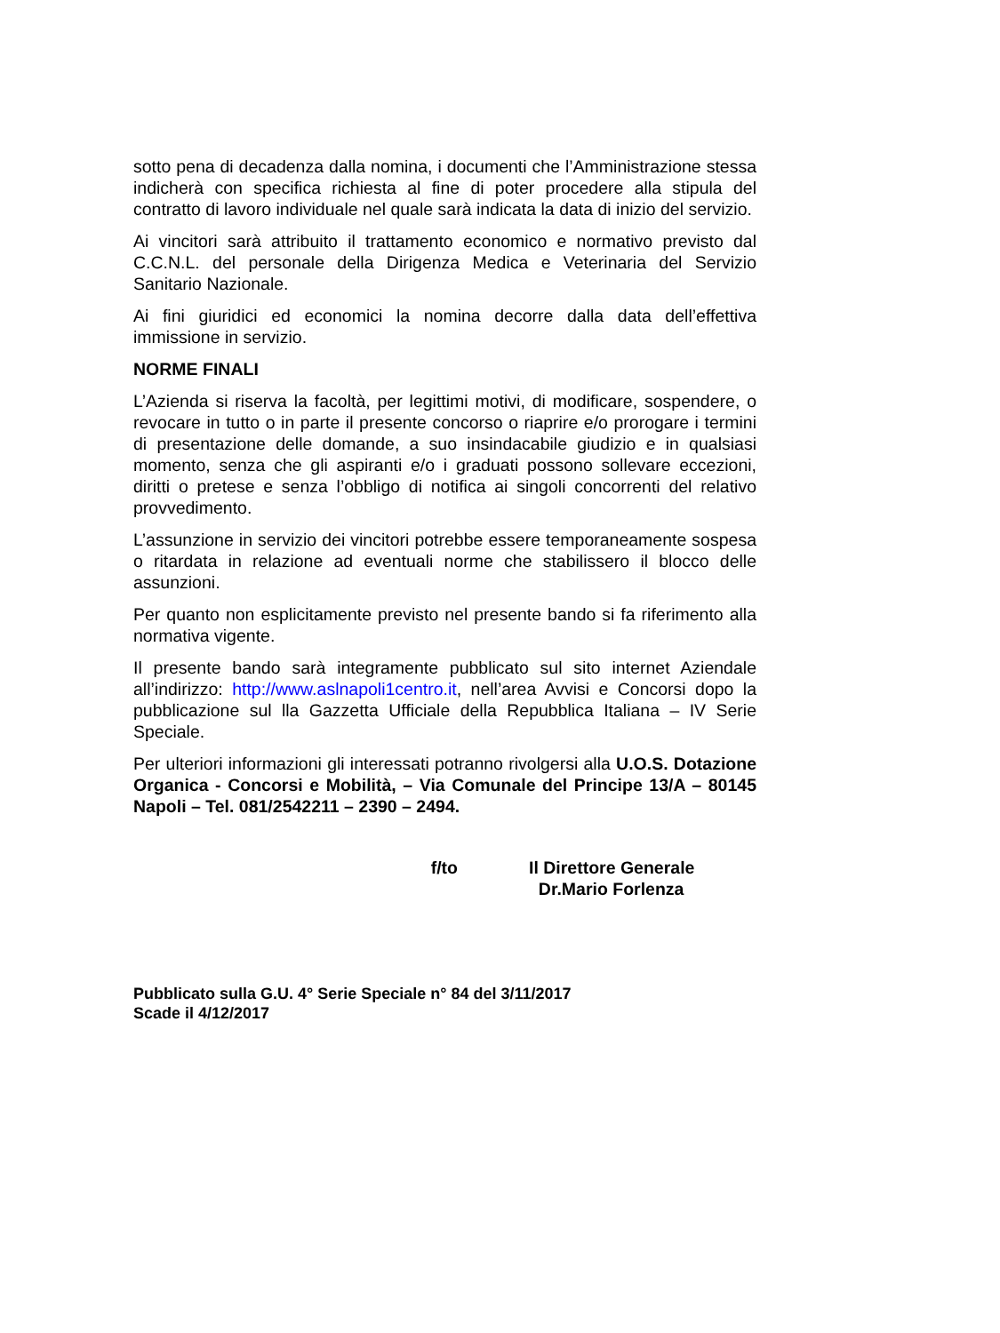sotto pena di decadenza dalla nomina, i documenti che l’Amministrazione stessa indicherà con specifica richiesta al fine di poter procedere alla stipula del contratto di lavoro individuale nel quale sarà indicata la data di inizio del servizio.
Ai vincitori sarà attribuito il trattamento economico e normativo previsto dal C.C.N.L. del personale della Dirigenza Medica e Veterinaria del Servizio Sanitario Nazionale.
Ai fini giuridici ed economici la nomina decorre dalla data dell’effettiva immissione in servizio.
NORME FINALI
L’Azienda si riserva la facoltà, per legittimi motivi, di modificare, sospendere, o revocare in tutto o in parte il presente concorso o riaprire e/o prorogare i termini di presentazione delle domande, a suo insindacabile giudizio e in qualsiasi momento, senza che gli aspiranti e/o i graduati possono sollevare eccezioni, diritti o pretese e senza l’obbligo di notifica ai singoli concorrenti del relativo provvedimento.
L’assunzione in servizio dei vincitori potrebbe essere temporaneamente sospesa o ritardata in relazione ad eventuali norme che stabilissero il blocco delle assunzioni.
Per quanto non esplicitamente previsto nel presente bando si fa riferimento alla normativa vigente.
Il presente bando sarà integramente pubblicato sul sito internet Aziendale all’indirizzo: http://www.aslnapoli1centro.it, nell’area Avvisi e Concorsi dopo la pubblicazione sul lla Gazzetta Ufficiale della Repubblica Italiana – IV Serie Speciale.
Per ulteriori informazioni gli interessati potranno rivolgersi alla U.O.S. Dotazione Organica - Concorsi e Mobilità, – Via Comunale del Principe 13/A – 80145 Napoli – Tel. 081/2542211 – 2390 – 2494.
f/to Il Direttore Generale
Dr.Mario Forlenza
Pubblicato sulla G.U. 4° Serie Speciale n° 84 del 3/11/2017
Scade il 4/12/2017